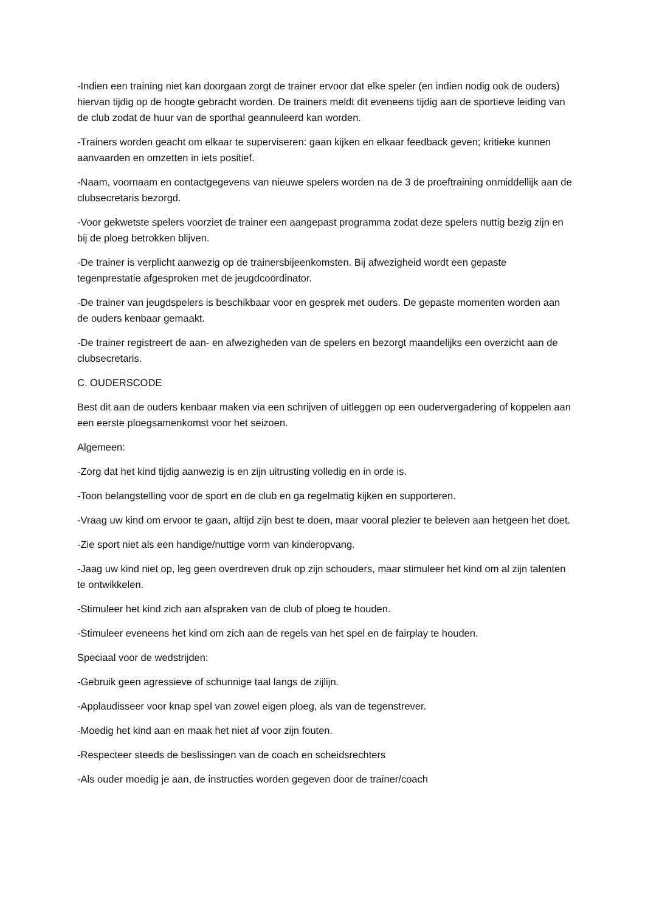-Indien een training niet kan doorgaan zorgt de trainer ervoor dat elke speler (en indien nodig ook de ouders) hiervan tijdig op de hoogte gebracht worden. De trainers meldt dit eveneens tijdig aan de sportieve leiding van de club zodat de huur van de sporthal geannuleerd kan worden.
-Trainers worden geacht om elkaar te superviseren: gaan kijken en elkaar feedback geven; kritieke kunnen aanvaarden en omzetten in iets positief.
-Naam, voornaam en contactgegevens van nieuwe spelers worden na de 3 de proeftraining onmiddellijk aan de clubsecretaris bezorgd.
-Voor gekwetste spelers voorziet de trainer een aangepast programma zodat deze spelers nuttig bezig zijn en bij de ploeg betrokken blijven.
-De trainer is verplicht aanwezig op de trainersbijeenkomsten. Bij afwezigheid wordt een gepaste tegenprestatie afgesproken met de jeugdcoördinator.
-De trainer van jeugdspelers is beschikbaar voor en gesprek met ouders. De gepaste momenten worden aan de ouders kenbaar gemaakt.
-De trainer registreert de aan- en afwezigheden van de spelers en bezorgt maandelijks een overzicht aan de clubsecretaris.
C. OUDERSCODE
Best dit aan de ouders kenbaar maken via een schrijven of uitleggen op een oudervergadering of koppelen aan een eerste ploegsamenkomst voor het seizoen.
Algemeen:
-Zorg dat het kind tijdig aanwezig is en zijn uitrusting volledig en in orde is.
-Toon belangstelling voor de sport en de club en ga regelmatig kijken en supporteren.
-Vraag uw kind om ervoor te gaan, altijd zijn best te doen, maar vooral plezier te beleven aan hetgeen het doet.
-Zie sport niet als een handige/nuttige vorm van kinderopvang.
-Jaag uw kind niet op, leg geen overdreven druk op zijn schouders, maar stimuleer het kind om al zijn talenten te ontwikkelen.
-Stimuleer het kind zich aan afspraken van de club of ploeg te houden.
-Stimuleer eveneens het kind om zich aan de regels van het spel en de fairplay te houden.
Speciaal voor de wedstrijden:
-Gebruik geen agressieve of schunnige taal langs de zijlijn.
-Applaudisseer voor knap spel van zowel eigen ploeg, als van de tegenstrever.
-Moedig het kind aan en maak het niet af voor zijn fouten.
-Respecteer steeds de beslissingen van de coach en scheidsrechters
-Als ouder moedig je aan, de instructies worden gegeven door de trainer/coach